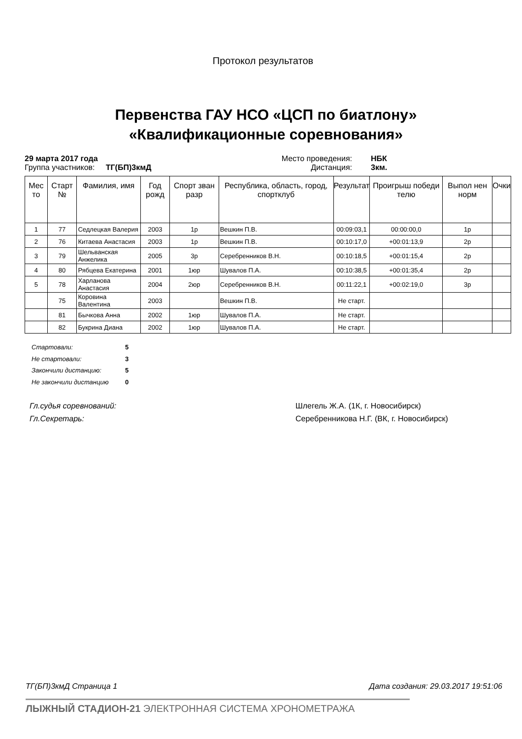Протокол результатов
Первенства ГАУ НСО «ЦСП по биатлону»
«Квалификационные соревнования»
29 марта 2017 года
Группа участников: ТГ(БП)3кмД
Место проведения:
Дистанция:
НБК
3км.
| Мес то | Старт № | Фамилия, имя | Год рожд | Спорт зван разр | Республика, область, город, спортклуб | Результат | Проигрыш победи телю | Выпол нен норм | Очки |
| --- | --- | --- | --- | --- | --- | --- | --- | --- | --- |
| 1 | 77 | Седлецкая Валерия | 2003 | 1р | Вешкин П.В. | 00:09:03,1 | 00:00:00,0 | 1р | |
| 2 | 76 | Китаева Анастасия | 2003 | 1р | Вешкин П.В. | 00:10:17,0 | +00:01:13,9 | 2р | |
| 3 | 79 | Шельванская Анжелика | 2005 | 3р | Серебренников В.Н. | 00:10:18,5 | +00:01:15,4 | 2р | |
| 4 | 80 | Рябцева Екатерина | 2001 | 1юр | Шувалов П.А. | 00:10:38,5 | +00:01:35,4 | 2р | |
| 5 | 78 | Харланова Анастасия | 2004 | 2юр | Серебренников В.Н. | 00:11:22,1 | +00:02:19,0 | 3р | |
| | 75 | Коровина Валентина | 2003 | | Вешкин П.В. | Не старт. | | | |
| | 81 | Бычкова Анна | 2002 | 1юр | Шувалов П.А. | Не старт. | | | |
| | 82 | Букрина Диана | 2002 | 1юр | Шувалов П.А. | Не старт. | | | |
Стартовали: 5
Не стартовали: 3
Закончили дистанцию: 5
Не закончили дистанцию 0
Гл.судья соревнований: Шлегель Ж.А. (1К, г. Новосибирск)
Гл.Секретарь: Серебренникова Н.Г. (ВК, г. Новосибирск)
ТГ(БП)3кмД Страница 1 Дата создания: 29.03.2017 19:51:06
ЛЫЖНЫЙ СТАДИОН-21 ЭЛЕКТРОННАЯ СИСТЕМА ХРОНОМЕТРАЖА